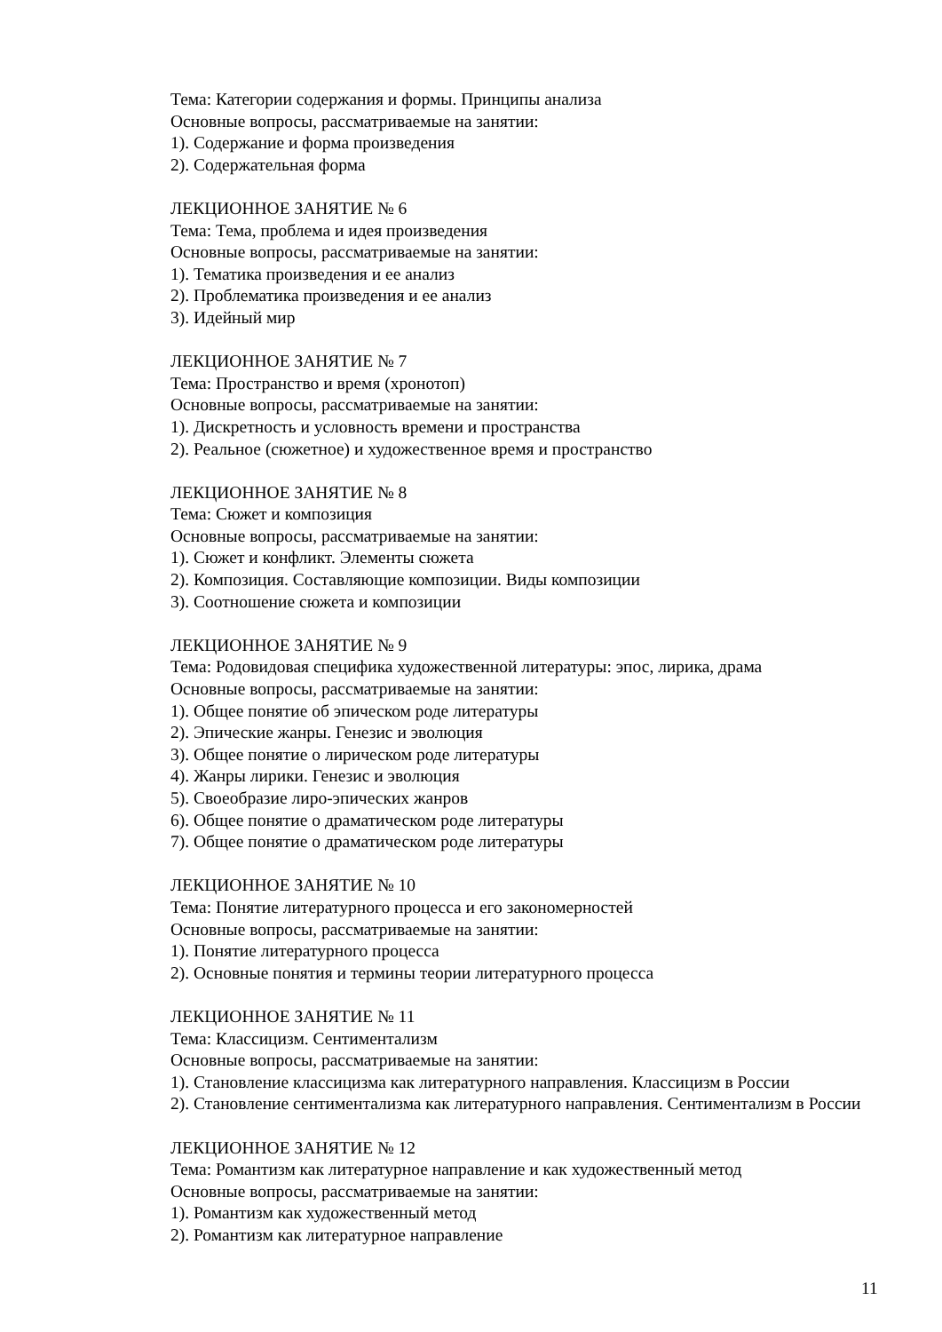Тема: Категории содержания и формы. Принципы анализа
Основные вопросы, рассматриваемые на занятии:
1). Содержание и форма произведения
2). Содержательная форма
ЛЕКЦИОННОЕ ЗАНЯТИЕ № 6
Тема: Тема, проблема и идея произведения
Основные вопросы, рассматриваемые на занятии:
1). Тематика произведения и ее анализ
2). Проблематика произведения и ее анализ
3). Идейный мир
ЛЕКЦИОННОЕ ЗАНЯТИЕ № 7
Тема: Пространство и время (хронотоп)
Основные вопросы, рассматриваемые на занятии:
1). Дискретность и условность времени и пространства
2). Реальное (сюжетное) и художественное время и пространство
ЛЕКЦИОННОЕ ЗАНЯТИЕ № 8
Тема: Сюжет и композиция
Основные вопросы, рассматриваемые на занятии:
1). Сюжет и конфликт. Элементы сюжета
2). Композиция. Составляющие композиции. Виды композиции
3). Соотношение сюжета и композиции
ЛЕКЦИОННОЕ ЗАНЯТИЕ № 9
Тема: Родовидовая специфика художественной литературы: эпос, лирика, драма
Основные вопросы, рассматриваемые на занятии:
1). Общее понятие об эпическом роде литературы
2). Эпические жанры. Генезис и эволюция
3). Общее понятие о лирическом роде литературы
4). Жанры лирики. Генезис и эволюция
5). Своеобразие лиро-эпических жанров
6). Общее понятие о драматическом роде литературы
7). Общее понятие о драматическом роде литературы
ЛЕКЦИОННОЕ ЗАНЯТИЕ № 10
Тема: Понятие литературного процесса и его закономерностей
Основные вопросы, рассматриваемые на занятии:
1). Понятие литературного процесса
2). Основные понятия и термины теории литературного процесса
ЛЕКЦИОННОЕ ЗАНЯТИЕ № 11
Тема: Классицизм. Сентиментализм
Основные вопросы, рассматриваемые на занятии:
1). Становление классицизма как литературного направления. Классицизм в России
2). Становление сентиментализма как литературного направления. Сентиментализм в России
ЛЕКЦИОННОЕ ЗАНЯТИЕ № 12
Тема: Романтизм как литературное направление и как художественный метод
Основные вопросы, рассматриваемые на занятии:
1). Романтизм как художественный метод
2). Романтизм как литературное направление
11